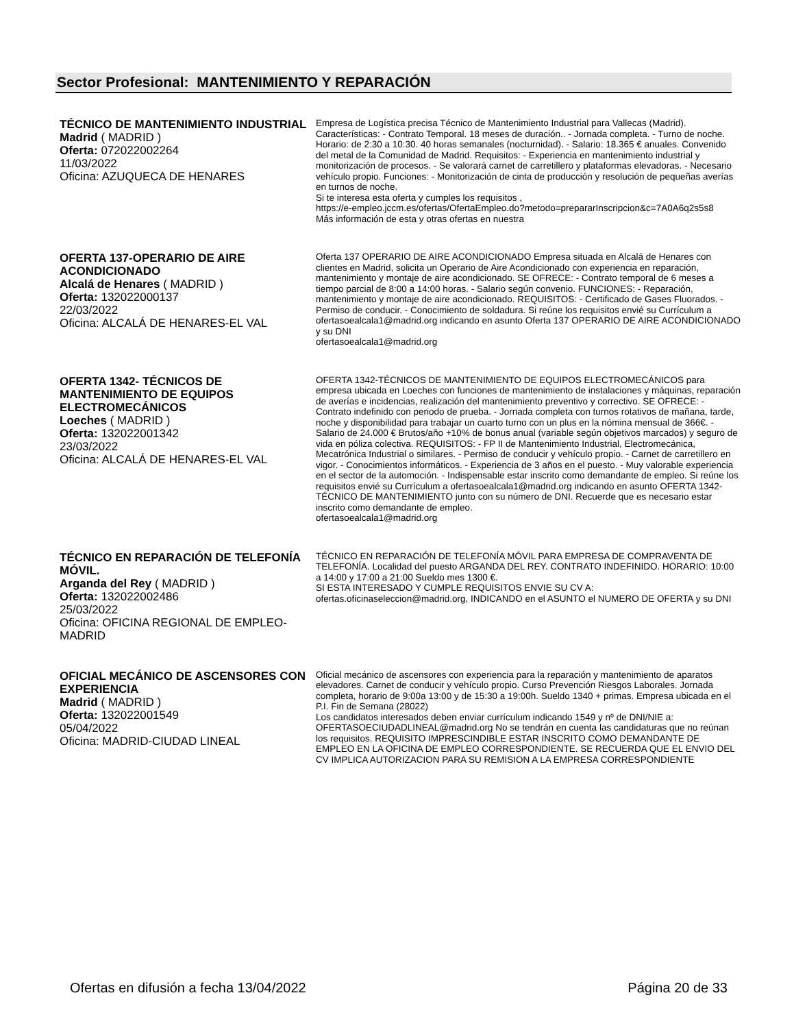Sector Profesional: MANTENIMIENTO Y REPARACIÓN
TÉCNICO DE MANTENIMIENTO INDUSTRIAL
Madrid ( MADRID )
Oferta: 072022002264
11/03/2022
Oficina: AZUQUECA DE HENARES
Empresa de Logística precisa Técnico de Mantenimiento Industrial para Vallecas (Madrid). Características: - Contrato Temporal. 18 meses de duración.. - Jornada completa. - Turno de noche. Horario: de 2:30 a 10:30. 40 horas semanales (nocturnidad). - Salario: 18.365 € anuales. Convenido del metal de la Comunidad de Madrid. Requisitos: - Experiencia en mantenimiento industrial y monitorización de procesos. - Se valorará carnet de carretillero y plataformas elevadoras. - Necesario vehículo propio. Funciones: - Monitorización de cinta de producción y resolución de pequeñas averías en turnos de noche.
Si te interesa esta oferta y cumples los requisitos ,
https://e-empleo.jccm.es/ofertas/OfertaEmpleo.do?metodo=prepararInscripcion&c=7A0A6q2s5s8
Más información de esta y otras ofertas en nuestra
OFERTA 137-OPERARIO DE AIRE ACONDICIONADO
Alcalá de Henares ( MADRID )
Oferta: 132022000137
22/03/2022
Oficina: ALCALÁ DE HENARES-EL VAL
Oferta 137 OPERARIO DE AIRE ACONDICIONADO Empresa situada en Alcalá de Henares con clientes en Madrid, solicita un Operario de Aire Acondicionado con experiencia en reparación, mantenimiento y montaje de aire acondicionado. SE OFRECE: - Contrato temporal de 6 meses a tiempo parcial de 8:00 a 14:00 horas. - Salario según convenio. FUNCIONES: - Reparación, mantenimiento y montaje de aire acondicionado. REQUISITOS: - Certificado de Gases Fluorados. - Permiso de conducir. - Conocimiento de soldadura. Si reúne los requisitos envié su Currículum a ofertasoealcala1@madrid.org indicando en asunto Oferta 137 OPERARIO DE AIRE ACONDICIONADO y su DNI
ofertasoealcala1@madrid.org
OFERTA 1342- TÉCNICOS DE MANTENIMIENTO DE EQUIPOS ELECTROMECÁNICOS
Loeches ( MADRID )
Oferta: 132022001342
23/03/2022
Oficina: ALCALÁ DE HENARES-EL VAL
OFERTA 1342-TÉCNICOS DE MANTENIMIENTO DE EQUIPOS ELECTROMECÁNICOS para empresa ubicada en Loeches con funciones de mantenimiento de instalaciones y máquinas, reparación de averías e incidencias, realización del mantenimiento preventivo y correctivo. SE OFRECE: - Contrato indefinido con periodo de prueba. - Jornada completa con turnos rotativos de mañana, tarde, noche y disponibilidad para trabajar un cuarto turno con un plus en la nómina mensual de 366€. - Salario de 24.000 € Brutos/año +10% de bonus anual (variable según objetivos marcados) y seguro de vida en póliza colectiva. REQUISITOS: - FP II de Mantenimiento Industrial, Electromecánica, Mecatrónica Industrial o similares. - Permiso de conducir y vehículo propio. - Carnet de carretillero en vigor. - Conocimientos informáticos. - Experiencia de 3 años en el puesto. - Muy valorable experiencia en el sector de la automoción. - Indispensable estar inscrito como demandante de empleo. Si reúne los requisitos envié su Currículum a ofertasoealcala1@madrid.org indicando en asunto OFERTA 1342-TÉCNICO DE MANTENIMIENTO junto con su número de DNI. Recuerde que es necesario estar inscrito como demandante de empleo.
ofertasoealcala1@madrid.org
TÉCNICO EN REPARACIÓN DE TELEFONÍA MÓVIL.
Arganda del Rey ( MADRID )
Oferta: 132022002486
25/03/2022
Oficina: OFICINA REGIONAL DE EMPLEO-MADRID
TÉCNICO EN REPARACIÓN DE TELEFONÍA MÓVIL PARA EMPRESA DE COMPRAVENTA DE TELEFONÍA. Localidad del puesto ARGANDA DEL REY. CONTRATO INDEFINIDO. HORARIO: 10:00 a 14:00 y 17:00 a 21:00 Sueldo mes 1300 €.
SI ESTA INTERESADO Y CUMPLE REQUISITOS ENVIE SU CV A: ofertas.oficinaseleccion@madrid.org, INDICANDO en el ASUNTO el NUMERO DE OFERTA y su DNI
OFICIAL MECÁNICO DE ASCENSORES CON EXPERIENCIA
Madrid ( MADRID )
Oferta: 132022001549
05/04/2022
Oficina: MADRID-CIUDAD LINEAL
Oficial mecánico de ascensores con experiencia para la reparación y mantenimiento de aparatos elevadores. Carnet de conducir y vehículo propio. Curso Prevención Riesgos Laborales. Jornada completa, horario de 9:00a 13:00 y de 15:30 a 19:00h. Sueldo 1340 + primas. Empresa ubicada en el P.I. Fin de Semana (28022)
Los candidatos interesados deben enviar currículum indicando 1549 y nº de DNI/NIE a: OFERTASOECIUDADLINEAL@madrid.org No se tendrán en cuenta las candidaturas que no reúnan los requisitos. REQUISITO IMPRESCINDIBLE ESTAR INSCRITO COMO DEMANDANTE DE EMPLEO EN LA OFICINA DE EMPLEO CORRESPONDIENTE. SE RECUERDA QUE EL ENVIO DEL CV IMPLICA AUTORIZACION PARA SU REMISION A LA EMPRESA CORRESPONDIENTE
Ofertas en difusión a fecha 13/04/2022 Página 20 de 33